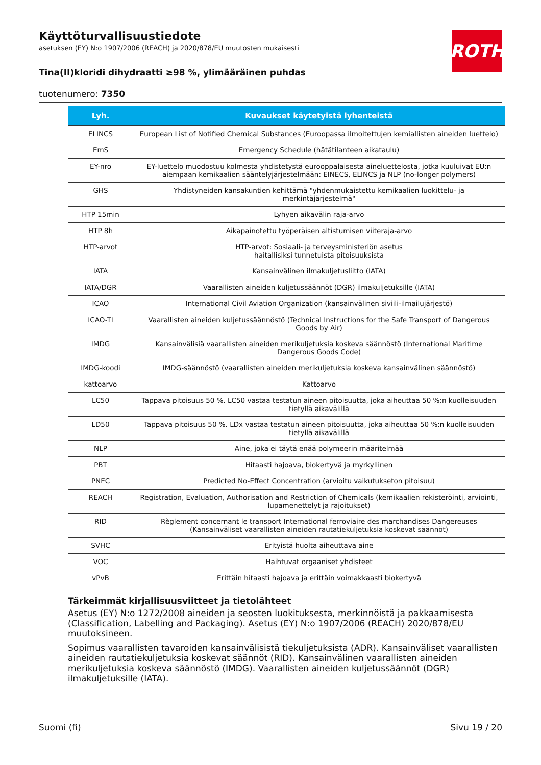ROTH
Käyttöturvallisuustiedote
asetuksen (EY) N:o 1907/2006 (REACH) ja 2020/878/EU muutosten mukaisesti
Tina(II)kloridi dihydraatti ≥98 %, ylimääräinen puhdas
tuotenumero: 7350
| Lyh. | Kuvaukset käytetyistä lyhenteistä |
| --- | --- |
| ELINCS | European List of Notified Chemical Substances (Euroopassa ilmoitettujen kemiallisten aineiden luettelo) |
| EmS | Emergency Schedule (hätätilanteen aikataulu) |
| EY-nro | EY-luettelo muodostuu kolmesta yhdistetystä eurooppalaisesta aineluettelosta, jotka kuuluivat EU:n aiempaan kemikaalien sääntelyjärjestelmään: EINECS, ELINCS ja NLP (no-longer polymers) |
| GHS | Yhdistyneiden kansakuntien kehittämä "yhdenmukaistettu kemikaalien luokittelu- ja merkintäjärjestelmä" |
| HTP 15min | Lyhyen aikavälin raja-arvo |
| HTP 8h | Aikapainotettu työperäisen altistumisen viiteraja-arvo |
| HTP-arvot | HTP-arvot: Sosiaali- ja terveysministeriön asetus haitallisiksi tunnetuista pitoisuuksista |
| IATA | Kansainvälinen ilmakuljetusliitto (IATA) |
| IATA/DGR | Vaarallisten aineiden kuljetussäännöt (DGR) ilmakuljetuksille (IATA) |
| ICAO | International Civil Aviation Organization (kansainvälinen siviili-ilmailujärjestö) |
| ICAO-TI | Vaarallisten aineiden kuljetussäännöstö (Technical Instructions for the Safe Transport of Dangerous Goods by Air) |
| IMDG | Kansainvälisiä vaarallisten aineiden merikuljetuksia koskeva säännöstö (International Maritime Dangerous Goods Code) |
| IMDG-koodi | IMDG-säännöstö (vaarallisten aineiden merikuljetuksia koskeva kansainvälinen säännöstö) |
| kattoarvo | Kattoarvo |
| LC50 | Tappava pitoisuus 50 %. LC50 vastaa testatun aineen pitoisuutta, joka aiheuttaa 50 %:n kuolleisuuden tietyllä aikavälillä |
| LD50 | Tappava pitoisuus 50 %. LDx vastaa testatun aineen pitoisuutta, joka aiheuttaa 50 %:n kuolleisuuden tietyllä aikavälillä |
| NLP | Aine, joka ei täytä enää polymeerin määritelmää |
| PBT | Hitaasti hajoava, biokertyvä ja myrkyllinen |
| PNEC | Predicted No-Effect Concentration (arvioitu vaikutukseton pitoisuu) |
| REACH | Registration, Evaluation, Authorisation and Restriction of Chemicals (kemikaalien rekisteröinti, arviointi, lupamenettelyt ja rajoitukset) |
| RID | Règlement concernant le transport International ferroviaire des marchandises Dangereuses (Kansainväliset vaarallisten aineiden rautatiekuljetuksia koskevat säännöt) |
| SVHC | Erityistä huolta aiheuttava aine |
| VOC | Haihtuvat orgaaniset yhdisteet |
| vPvB | Erittäin hitaasti hajoava ja erittäin voimakkaasti biokertyvä |
Tärkeimmät kirjallisuusviitteet ja tietolähteet
Asetus (EY) N:o 1272/2008 aineiden ja seosten luokituksesta, merkinnöistä ja pakkaamisesta (Classification, Labelling and Packaging). Asetus (EY) N:o 1907/2006 (REACH) 2020/878/EU muutoksineen.
Sopimus vaarallisten tavaroiden kansainvälisistä tiekuljetuksista (ADR). Kansainväliset vaarallisten aineiden rautatiekuljetuksia koskevat säännöt (RID). Kansainvälinen vaarallisten aineiden merikuljetuksia koskeva säännöstö (IMDG). Vaarallisten aineiden kuljetussäännöt (DGR) ilmakuljetuksille (IATA).
Suomi (fi) Sivu 19 / 20